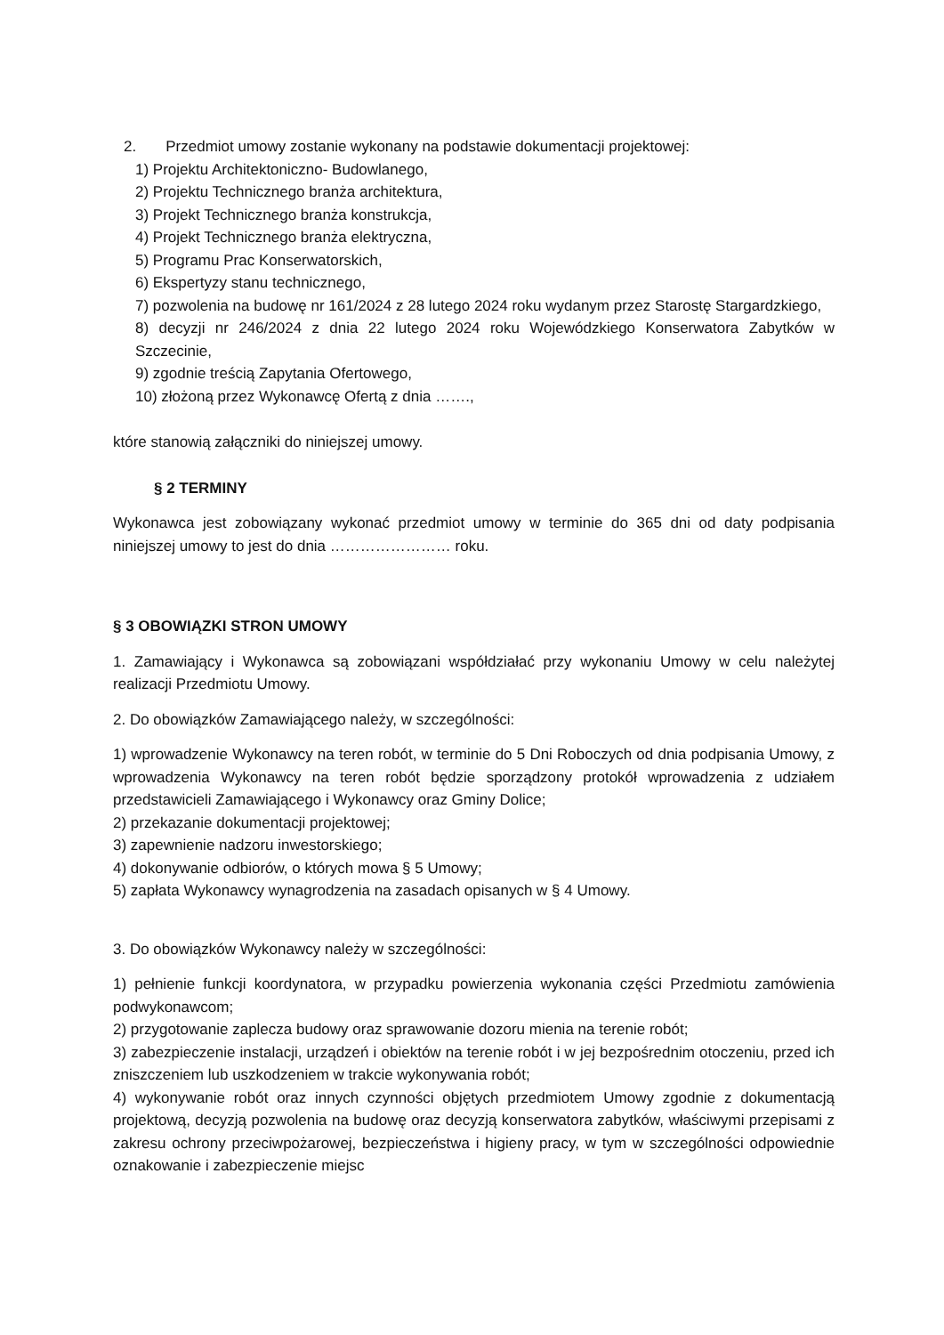2. Przedmiot umowy zostanie wykonany na podstawie dokumentacji projektowej:
1) Projektu Architektoniczno- Budowlanego,
2) Projektu Technicznego branża architektura,
3) Projekt Technicznego branża konstrukcja,
4) Projekt Technicznego branża elektryczna,
5) Programu Prac Konserwatorskich,
6) Ekspertyzy stanu technicznego,
7) pozwolenia na budowę nr 161/2024 z 28 lutego 2024 roku wydanym przez Starostę Stargardzkiego,
8) decyzji nr 246/2024 z dnia 22 lutego 2024 roku Wojewódzkiego Konserwatora Zabytków w Szczecinie,
9) zgodnie treścią Zapytania Ofertowego,
10) złożoną przez Wykonawcę Ofertą z dnia …….,
które stanowią załączniki do niniejszej umowy.
§ 2 TERMINY
Wykonawca jest zobowiązany wykonać przedmiot umowy w terminie do 365 dni od daty podpisania niniejszej umowy to jest do dnia …………………… roku.
§ 3 OBOWIĄZKI STRON UMOWY
1. Zamawiający i Wykonawca są zobowiązani współdziałać przy wykonaniu Umowy w celu należytej realizacji Przedmiotu Umowy.
2. Do obowiązków Zamawiającego należy, w szczególności:
1) wprowadzenie Wykonawcy na teren robót, w terminie do 5 Dni Roboczych od dnia podpisania Umowy, z wprowadzenia Wykonawcy na teren robót będzie sporządzony protokół wprowadzenia z udziałem przedstawicieli Zamawiającego i Wykonawcy oraz Gminy Dolice;
2) przekazanie dokumentacji projektowej;
3) zapewnienie nadzoru inwestorskiego;
4) dokonywanie odbiorów, o których mowa § 5 Umowy;
5) zapłata Wykonawcy wynagrodzenia na zasadach opisanych w § 4 Umowy.
3. Do obowiązków Wykonawcy należy w szczególności:
1) pełnienie funkcji koordynatora, w przypadku powierzenia wykonania części Przedmiotu zamówienia podwykonawcom;
2) przygotowanie zaplecza budowy oraz sprawowanie dozoru mienia na terenie robót;
3) zabezpieczenie instalacji, urządzeń i obiektów na terenie robót i w jej bezpośrednim otoczeniu, przed ich zniszczeniem lub uszkodzeniem w trakcie wykonywania robót;
4) wykonywanie robót oraz innych czynności objętych przedmiotem Umowy zgodnie z dokumentacją projektową, decyzją pozwolenia na budowę oraz decyzją konserwatora zabytków, właściwymi przepisami z zakresu ochrony przeciwpożarowej, bezpieczeństwa i higieny pracy, w tym w szczególności odpowiednie oznakowanie i zabezpieczenie miejsc